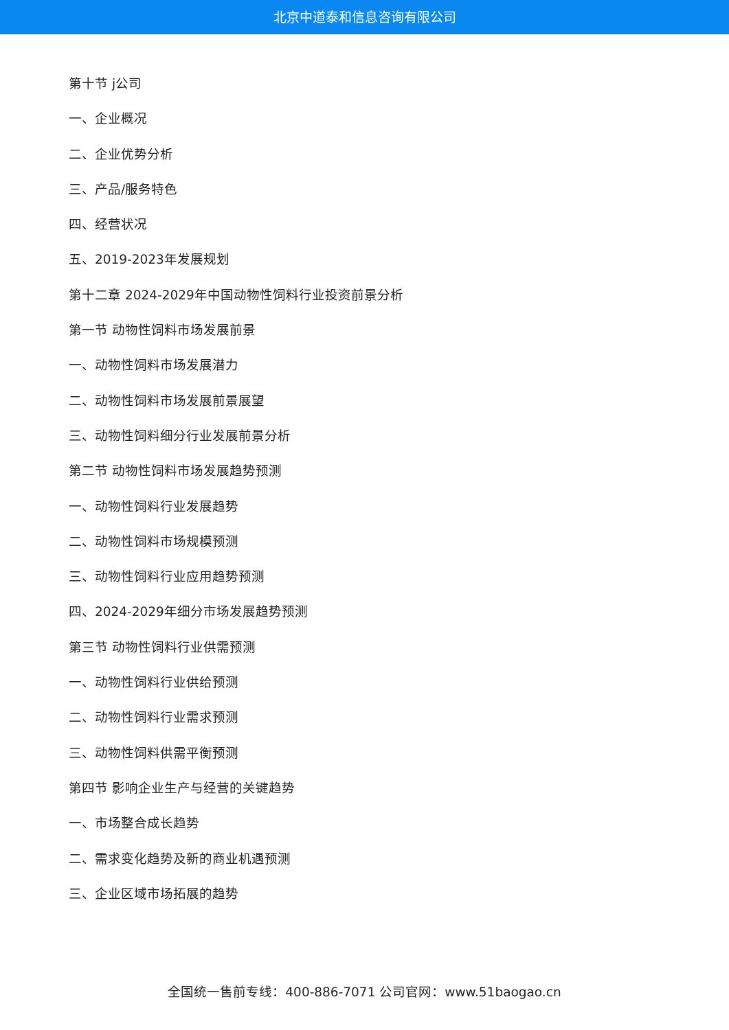北京中道泰和信息咨询有限公司
第十节 j公司
一、企业概况
二、企业优势分析
三、产品/服务特色
四、经营状况
五、2019-2023年发展规划
第十二章 2024-2029年中国动物性饲料行业投资前景分析
第一节 动物性饲料市场发展前景
一、动物性饲料市场发展潜力
二、动物性饲料市场发展前景展望
三、动物性饲料细分行业发展前景分析
第二节 动物性饲料市场发展趋势预测
一、动物性饲料行业发展趋势
二、动物性饲料市场规模预测
三、动物性饲料行业应用趋势预测
四、2024-2029年细分市场发展趋势预测
第三节 动物性饲料行业供需预测
一、动物性饲料行业供给预测
二、动物性饲料行业需求预测
三、动物性饲料供需平衡预测
第四节 影响企业生产与经营的关键趋势
一、市场整合成长趋势
二、需求变化趋势及新的商业机遇预测
三、企业区域市场拓展的趋势
全国统一售前专线：400-886-7071 公司官网：www.51baogao.cn